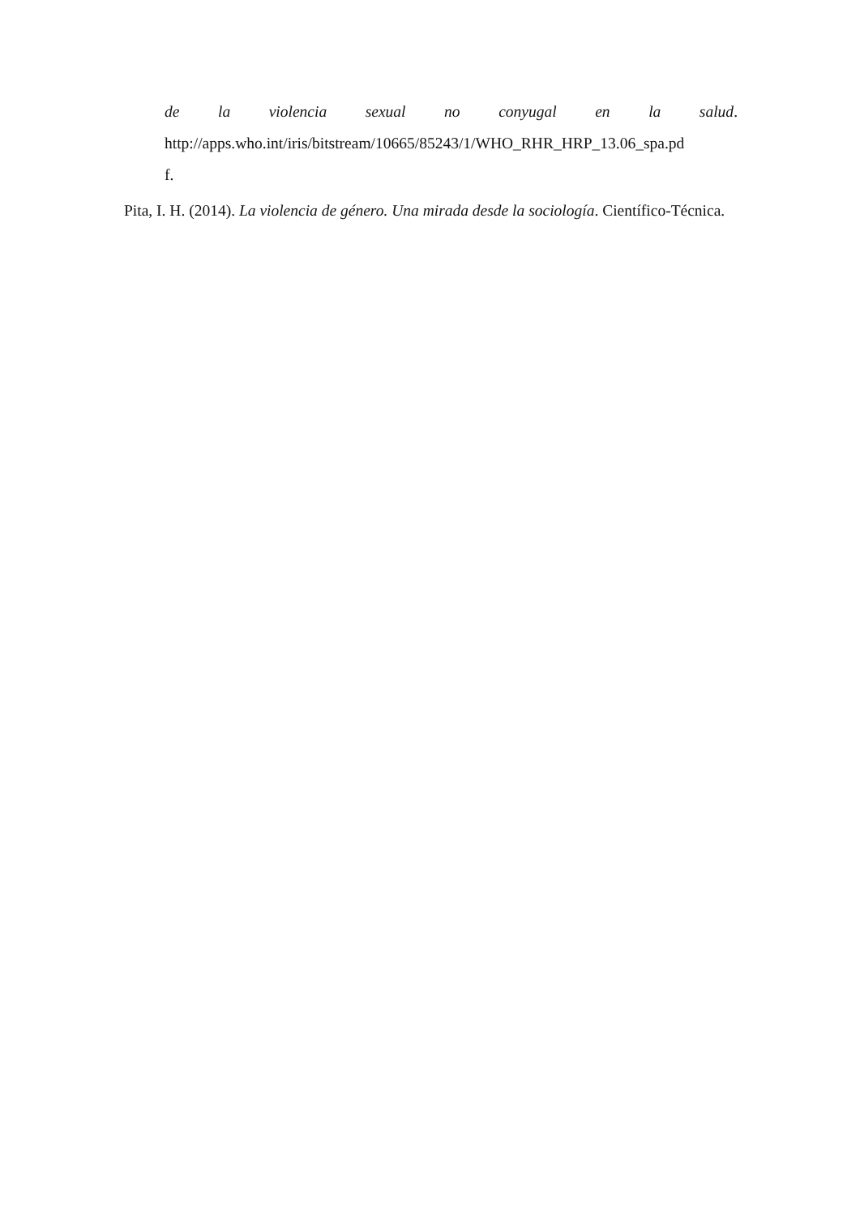de la violencia sexual no conyugal en la salud.
http://apps.who.int/iris/bitstream/10665/85243/1/WHO_RHR_HRP_13.06_spa.pd
f.
Pita, I. H. (2014). La violencia de género. Una mirada desde la sociología. Científico-Técnica.